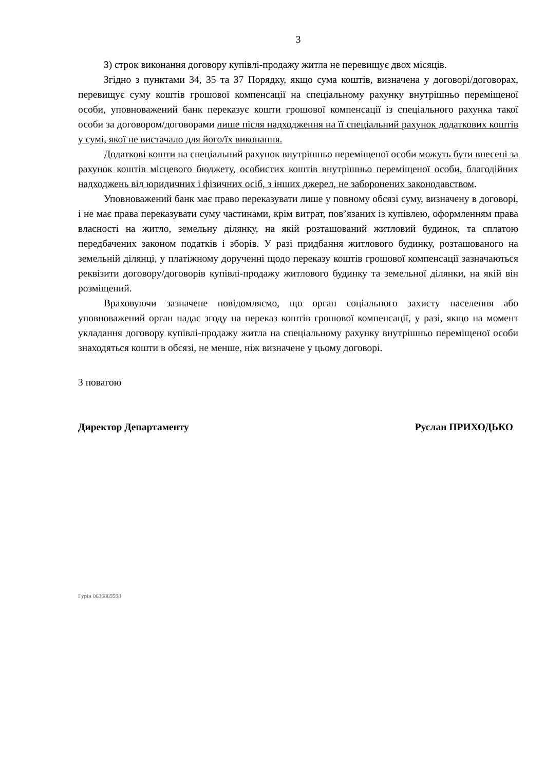3
3) строк виконання договору купівлі-продажу житла не перевищує двох місяців.
Згідно з пунктами 34, 35 та 37 Порядку, якщо сума коштів, визначена у договорі/договорах, перевищує суму коштів грошової компенсації на спеціальному рахунку внутрішньо переміщеної особи, уповноважений банк переказує кошти грошової компенсації із спеціального рахунка такої особи за договором/договорами лише після надходження на її спеціальний рахунок додаткових коштів у сумі, якої не вистачало для його/їх виконання.
Додаткові кошти на спеціальний рахунок внутрішньо переміщеної особи можуть бути внесені за рахунок коштів місцевого бюджету, особистих коштів внутрішньо переміщеної особи, благодійних надходжень від юридичних і фізичних осіб, з інших джерел, не заборонених законодавством.
Уповноважений банк має право переказувати лише у повному обсязі суму, визначену в договорі, і не має права переказувати суму частинами, крім витрат, пов’язаних із купівлею, оформленням права власності на житло, земельну ділянку, на якій розташований житловий будинок, та сплатою передбачених законом податків і зборів. У разі придбання житлового будинку, розташованого на земельній ділянці, у платіжному дорученні щодо переказу коштів грошової компенсації зазначаються реквізити договору/договорів купівлі-продажу житлового будинку та земельної ділянки, на якій він розміщений.
Враховуючи зазначене повідомляємо, що орган соціального захисту населення або уповноважений орган надає згоду на переказ коштів грошової компенсації, у разі, якщо на момент укладання договору купівлі-продажу житла на спеціальному рахунку внутрішньо переміщеної особи знаходяться кошти в обсязі, не менше, ніж визначене у цьому договорі.
З повагою
Директор Департаменту Руслан ПРИХОДЬКО
Гурін 0636889598